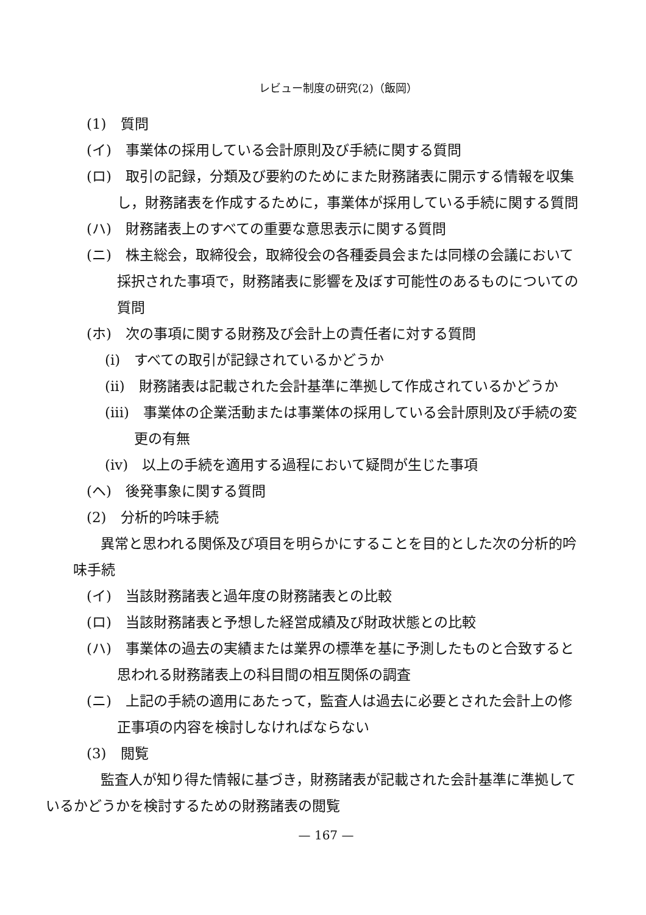レビュー制度の研究(2)（飯岡）
(1)　質問
(イ)　事業体の採用している会計原則及び手続に関する質問
(ロ)　取引の記録，分類及び要約のためにまた財務諸表に開示する情報を収集し，財務諸表を作成するために，事業体が採用している手続に関する質問
(ハ)　財務諸表上のすべての重要な意思表示に関する質問
(ニ)　株主総会，取締役会，取締役会の各種委員会または同様の会議において採択された事項で，財務諸表に影響を及ぼす可能性のあるものについての質問
(ホ)　次の事項に関する財務及び会計上の責任者に対する質問
(i)　すべての取引が記録されているかどうか
(ii)　財務諸表は記載された会計基準に準拠して作成されているかどうか
(iii)　事業体の企業活動または事業体の採用している会計原則及び手続の変更の有無
(iv)　以上の手続を適用する過程において疑問が生じた事項
(ヘ)　後発事象に関する質問
(2)　分析的吟味手続
異常と思われる関係及び項目を明らかにすることを目的とした次の分析的吟味手続
(イ)　当該財務諸表と過年度の財務諸表との比較
(ロ)　当該財務諸表と予想した経営成績及び財政状態との比較
(ハ)　事業体の過去の実績または業界の標準を基に予測したものと合致すると思われる財務諸表上の科目間の相互関係の調査
(ニ)　上記の手続の適用にあたって，監査人は過去に必要とされた会計上の修正事項の内容を検討しなければならない
(3)　閲覧
監査人が知り得た情報に基づき，財務諸表が記載された会計基準に準拠しているかどうかを検討するための財務諸表の閲覧
— 167 —